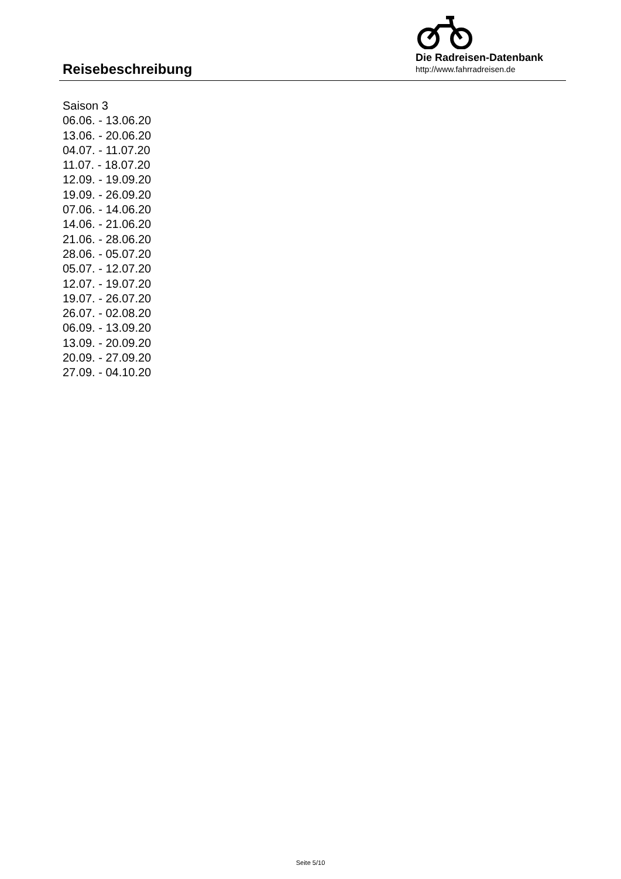Reisebeschreibung
Die Radreisen-Datenbank
http://www.fahrradreisen.de
Saison 3
06.06. - 13.06.20
13.06. - 20.06.20
04.07. - 11.07.20
11.07. - 18.07.20
12.09. - 19.09.20
19.09. - 26.09.20
07.06. - 14.06.20
14.06. - 21.06.20
21.06. - 28.06.20
28.06. - 05.07.20
05.07. - 12.07.20
12.07. - 19.07.20
19.07. - 26.07.20
26.07. - 02.08.20
06.09. - 13.09.20
13.09. - 20.09.20
20.09. - 27.09.20
27.09. - 04.10.20
Seite 5/10